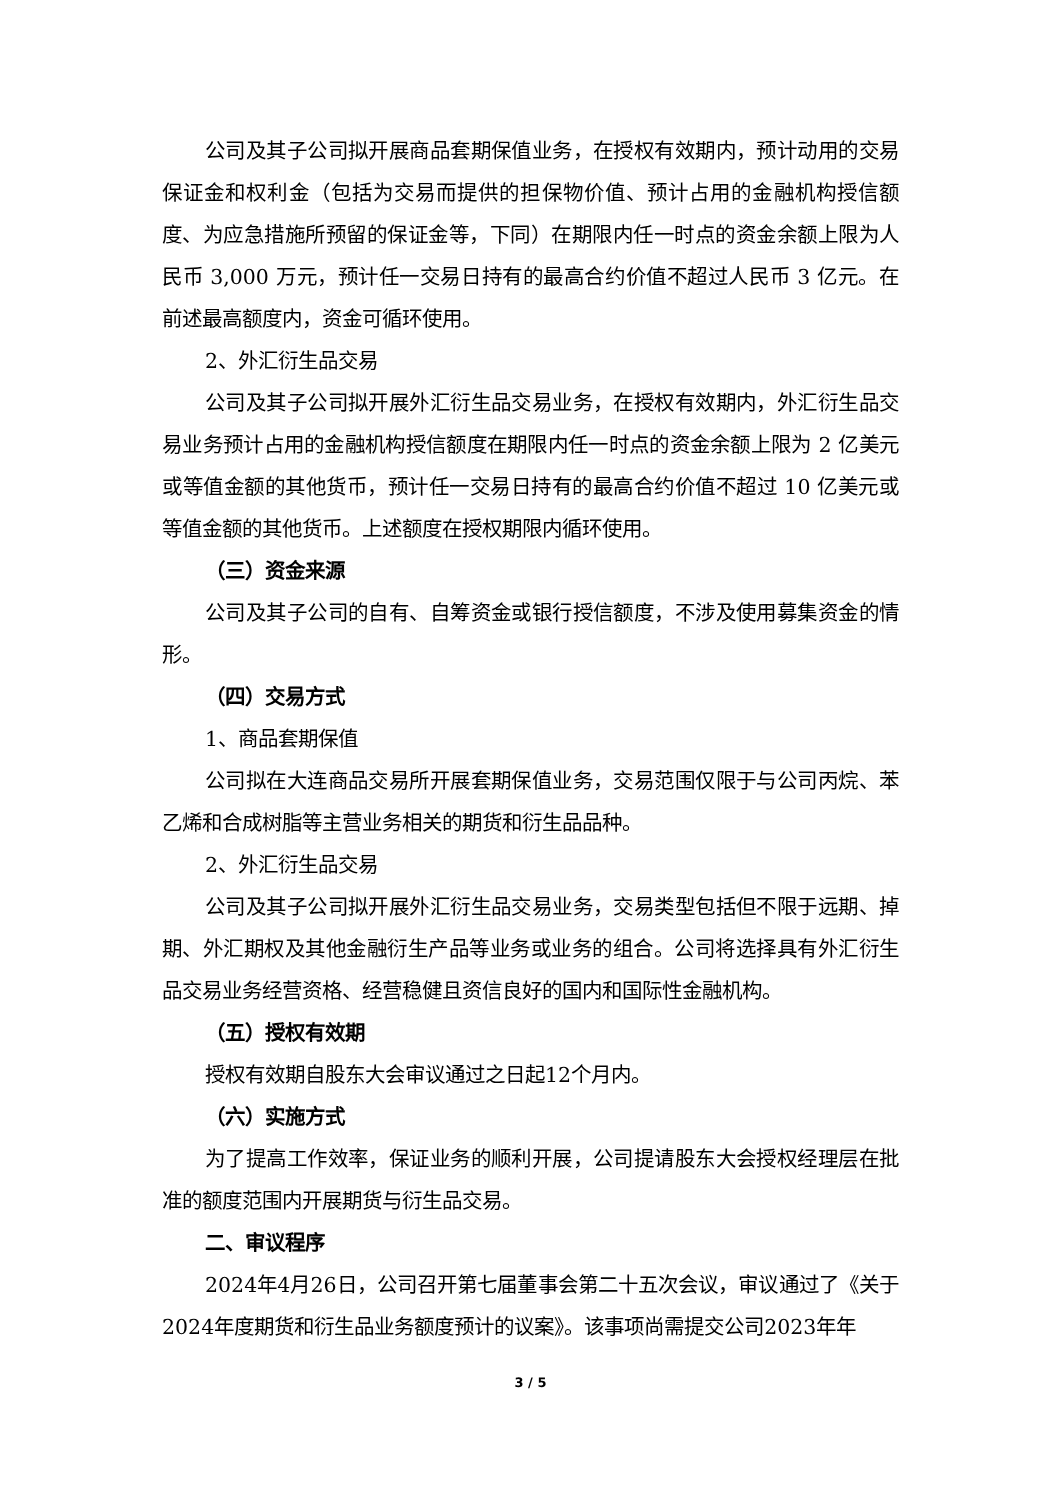公司及其子公司拟开展商品套期保值业务，在授权有效期内，预计动用的交易保证金和权利金（包括为交易而提供的担保物价值、预计占用的金融机构授信额度、为应急措施所预留的保证金等，下同）在期限内任一时点的资金余额上限为人民币 3,000 万元，预计任一交易日持有的最高合约价值不超过人民币 3 亿元。在前述最高额度内，资金可循环使用。
2、外汇衍生品交易
公司及其子公司拟开展外汇衍生品交易业务，在授权有效期内，外汇衍生品交易业务预计占用的金融机构授信额度在期限内任一时点的资金余额上限为 2 亿美元或等值金额的其他货币，预计任一交易日持有的最高合约价值不超过 10 亿美元或等值金额的其他货币。上述额度在授权期限内循环使用。
（三）资金来源
公司及其子公司的自有、自筹资金或银行授信额度，不涉及使用募集资金的情形。
（四）交易方式
1、商品套期保值
公司拟在大连商品交易所开展套期保值业务，交易范围仅限于与公司丙烷、苯乙烯和合成树脂等主营业务相关的期货和衍生品品种。
2、外汇衍生品交易
公司及其子公司拟开展外汇衍生品交易业务，交易类型包括但不限于远期、掉期、外汇期权及其他金融衍生产品等业务或业务的组合。公司将选择具有外汇衍生品交易业务经营资格、经营稳健且资信良好的国内和国际性金融机构。
（五）授权有效期
授权有效期自股东大会审议通过之日起12个月内。
（六）实施方式
为了提高工作效率，保证业务的顺利开展，公司提请股东大会授权经理层在批准的额度范围内开展期货与衍生品交易。
二、审议程序
2024年4月26日，公司召开第七届董事会第二十五次会议，审议通过了《关于2024年度期货和衍生品业务额度预计的议案》。该事项尚需提交公司2023年年
3 / 5